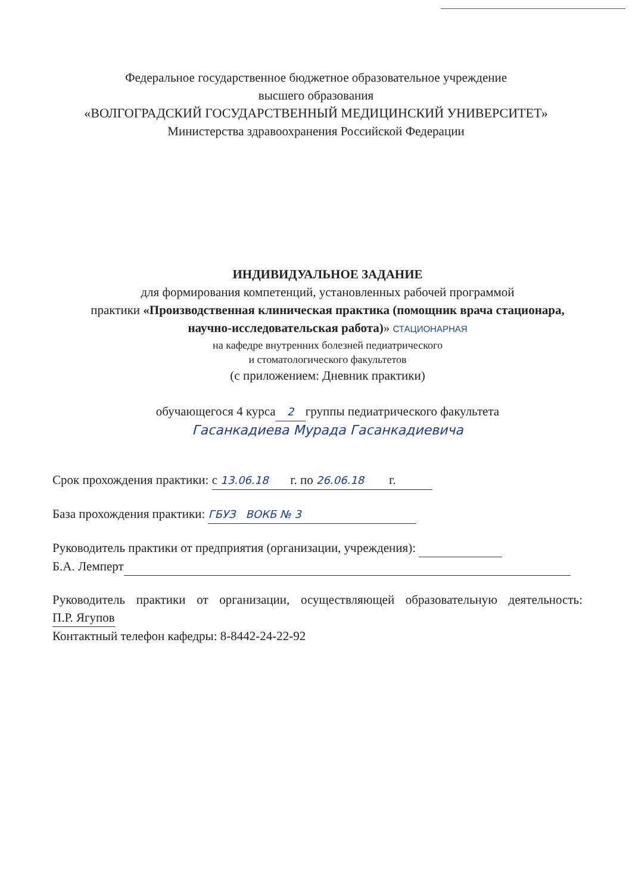Федеральное государственное бюджетное образовательное учреждение
высшего образования
«ВОЛГОГРАДСКИЙ ГОСУДАРСТВЕННЫЙ МЕДИЦИНСКИЙ УНИВЕРСИТЕТ»
Министерства здравоохранения Российской Федерации
ИНДИВИДУАЛЬНОЕ ЗАДАНИЕ
для формирования компетенций, установленных рабочей программой
практики «Производственная клиническая практика (помощник врача стационара, научно-исследовательская работа)» СТАЦИОНАРНАЯ
на кафедре внутренних болезней педиатрического
и стоматологического факультетов
(с приложением: Дневник практики)
обучающегося 4 курса 2 группы педиатрического факультета
Гасанкадиева Мурада Гасанкадиевича
Срок прохождения практики: с 13.06.18 г. по 26.06.18 г.
База прохождения практики: ГБУЗ ВОКБ № 3
Руководитель практики от предприятия (организации, учреждения):
Б.А. Лемперт
Руководитель практики от организации, осуществляющей образовательную деятельность: П.Р. Ягупов
Контактный телефон кафедры: 8-8442-24-22-92